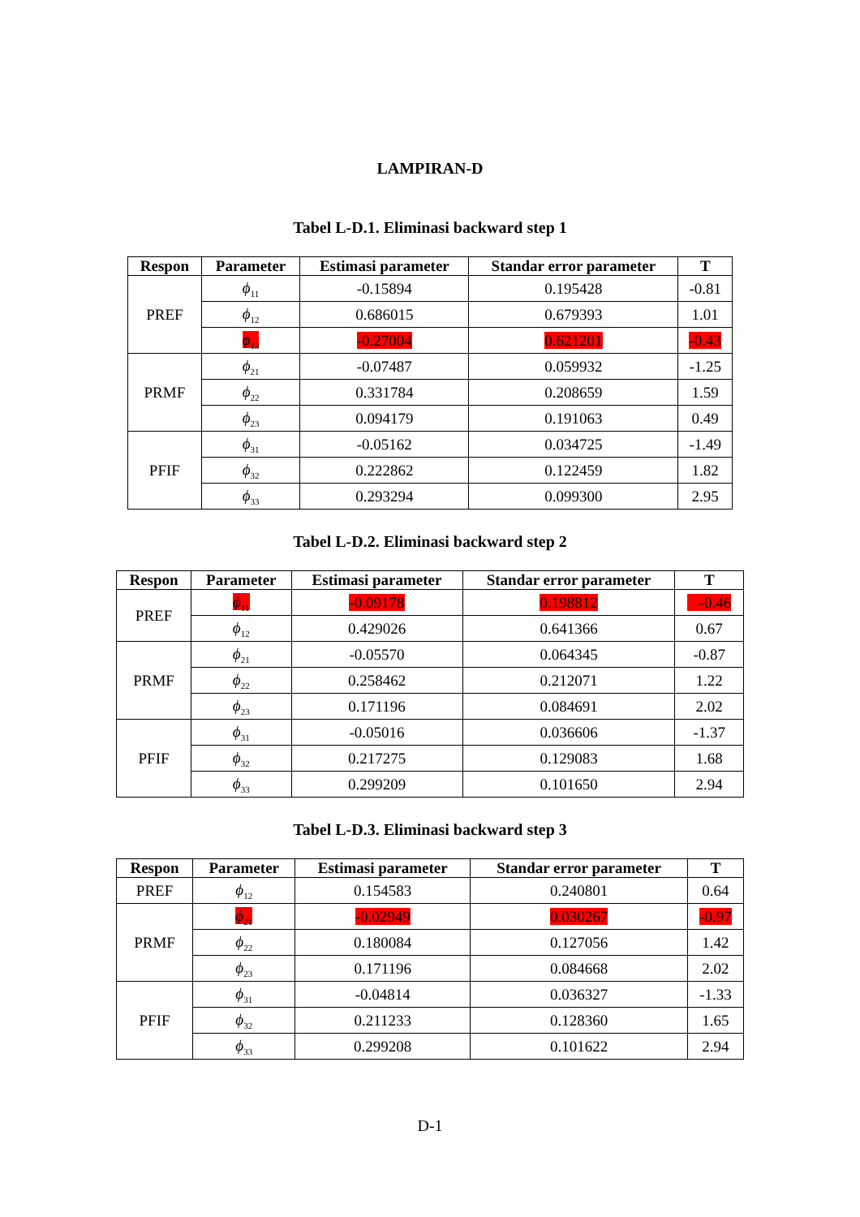LAMPIRAN-D
Tabel L-D.1. Eliminasi backward step 1
| Respon | Parameter | Estimasi parameter | Standar error parameter | T |
| --- | --- | --- | --- | --- |
| PREF | ϕ<sub>11</sub> | -0.15894 | 0.195428 | -0.81 |
| | ϕ<sub>12</sub> | 0.686015 | 0.679393 | 1.01 |
| | ϕ<sub>13</sub> | -0.27004 | 0.621201 | -0.43 |
| PRMF | ϕ<sub>21</sub> | -0.07487 | 0.059932 | -1.25 |
| | ϕ<sub>22</sub> | 0.331784 | 0.208659 | 1.59 |
| | ϕ<sub>23</sub> | 0.094179 | 0.191063 | 0.49 |
| PFIF | ϕ<sub>31</sub> | -0.05162 | 0.034725 | -1.49 |
| | ϕ<sub>32</sub> | 0.222862 | 0.122459 | 1.82 |
| | ϕ<sub>33</sub> | 0.293294 | 0.099300 | 2.95 |
Tabel L-D.2. Eliminasi backward step 2
| Respon | Parameter | Estimasi parameter | Standar error parameter | T |
| --- | --- | --- | --- | --- |
| PREF | ϕ<sub>11</sub> | -0.09178 | 0.198812 | -0.46 |
| | ϕ<sub>12</sub> | 0.429026 | 0.641366 | 0.67 |
| PRMF | ϕ<sub>21</sub> | -0.05570 | 0.064345 | -0.87 |
| | ϕ<sub>22</sub> | 0.258462 | 0.212071 | 1.22 |
| | ϕ<sub>23</sub> | 0.171196 | 0.084691 | 2.02 |
| PFIF | ϕ<sub>31</sub> | -0.05016 | 0.036606 | -1.37 |
| | ϕ<sub>32</sub> | 0.217275 | 0.129083 | 1.68 |
| | ϕ<sub>33</sub> | 0.299209 | 0.101650 | 2.94 |
Tabel L-D.3. Eliminasi backward step 3
| Respon | Parameter | Estimasi parameter | Standar error parameter | T |
| --- | --- | --- | --- | --- |
| PREF | ϕ<sub>12</sub> | 0.154583 | 0.240801 | 0.64 |
| PRMF | ϕ<sub>21</sub> | -0.02949 | 0.030267 | -0.97 |
| | ϕ<sub>22</sub> | 0.180084 | 0.127056 | 1.42 |
| | ϕ<sub>23</sub> | 0.171196 | 0.084668 | 2.02 |
| PFIF | ϕ<sub>31</sub> | -0.04814 | 0.036327 | -1.33 |
| | ϕ<sub>32</sub> | 0.211233 | 0.128360 | 1.65 |
| | ϕ<sub>33</sub> | 0.299208 | 0.101622 | 2.94 |
D-1